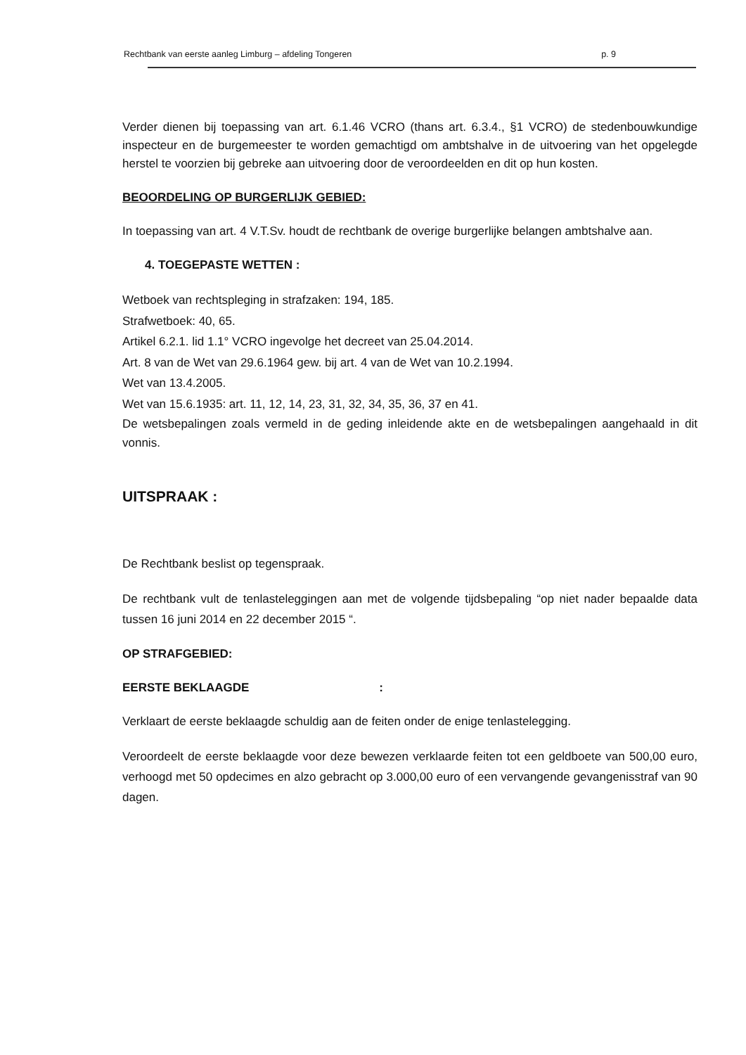Rechtbank van eerste aanleg Limburg – afdeling Tongeren p. 9
Verder dienen bij toepassing van art. 6.1.46 VCRO (thans art. 6.3.4., §1 VCRO) de stedenbouwkundige inspecteur en de burgemeester te worden gemachtigd om ambtshalve in de uitvoering van het opgelegde herstel te voorzien bij gebreke aan uitvoering door de veroordeelden en dit op hun kosten.
BEOORDELING OP BURGERLIJK GEBIED:
In toepassing van art. 4 V.T.Sv. houdt de rechtbank de overige burgerlijke belangen ambtshalve aan.
4. TOEGEPASTE WETTEN :
Wetboek van rechtspleging in strafzaken: 194, 185.
Strafwetboek: 40, 65.
Artikel 6.2.1. lid 1.1° VCRO ingevolge het decreet van 25.04.2014.
Art. 8 van de Wet van 29.6.1964 gew. bij art. 4 van de Wet van 10.2.1994.
Wet van 13.4.2005.
Wet van 15.6.1935: art. 11, 12, 14, 23, 31, 32, 34, 35, 36, 37 en 41.
De wetsbepalingen zoals vermeld in de geding inleidende akte en de wetsbepalingen aangehaald in dit vonnis.
UITSPRAAK :
De Rechtbank beslist op tegenspraak.
De rechtbank vult de tenlasteleggingen aan met de volgende tijdsbepaling “op niet nader bepaalde data tussen 16 juni 2014 en 22 december 2015 “.
OP STRAFGEBIED:
EERSTE BEKLAAGDE :
Verklaart de eerste beklaagde schuldig aan de feiten onder de enige tenlastelegging.
Veroordeelt de eerste beklaagde voor deze bewezen verklaarde feiten tot een geldboete van 500,00 euro, verhoogd met 50 opdecimes en alzo gebracht op 3.000,00 euro of een vervangende gevangenisstraf van 90 dagen.